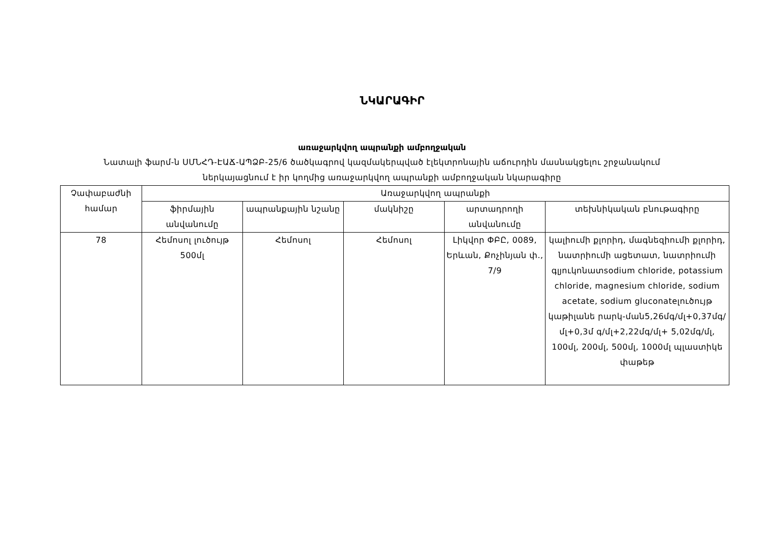ՆԿԱՐԱԳԻՐ
առաջարկվող ապրանքի ամբողջական
Նատալի ֆարմ-ն ՍՄՆՀԴ-ԷԱՃ-ԱՊՁԲ-25/6 ծածկագրով կազմակերպված էլեկտրոնային աճուրդին մասնակցելու շրջանակում ներկայացնում է իր կողմից առաջարկվող ապրանքի ամբողջական նկարագիրը
| Չափաբաժնի համար | Առաջարկվող ապրանքի | | | | |
| --- | --- | --- | --- | --- | --- |
| | ֆիրմային անվանումը | ապրանքային նշանը | մակնիշը | արտադրողի անվանումը | տեխնիկական բնութագիրը |
| 78 | Հեմոսոլ լուծույթ 500մլ | Հեմոսոլ | Հեմոսոլ | Լիկվոր ՓԲԸ, 0089, Երևան, Քոչինյան փ., 7/9 | կալիումի քլորիդ, մագնեզիումի քլորիդ, նատրիումի ացետատ, նատրիումի գլյուկոնատsodium chloride, potassium chloride, magnesium chloride, sodium acetate, sodium gluconateլուծույթ կաթիլանե րարկ-ման5,26մգ/մլ+0,37մգ/մլ+0,3մ գ/մլ+2,22մգ/մլ+ 5,02մգ/մլ, 100մլ, 200մլ, 500մլ, 1000մլ պլաստիկե փաթեթ |